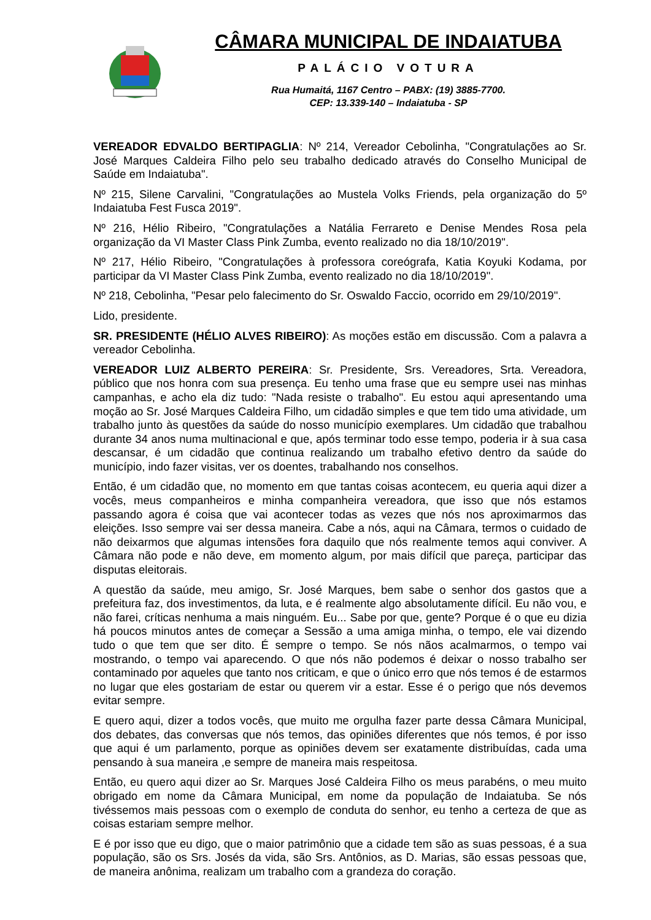CÂMARA MUNICIPAL DE INDAIATUBA
PALÁCIO VOTURA
Rua Humaitá, 1167 Centro – PABX: (19) 3885-7700.
CEP: 13.339-140 – Indaiatuba - SP
VEREADOR EDVALDO BERTIPAGLIA: Nº 214, Vereador Cebolinha, "Congratulações ao Sr. José Marques Caldeira Filho pelo seu trabalho dedicado através do Conselho Municipal de Saúde em Indaiatuba".
Nº 215, Silene Carvalini, "Congratulações ao Mustela Volks Friends, pela organização do 5º Indaiatuba Fest Fusca 2019".
Nº 216, Hélio Ribeiro, "Congratulações a Natália Ferrareto e Denise Mendes Rosa pela organização da VI Master Class Pink Zumba, evento realizado no dia 18/10/2019".
Nº 217, Hélio Ribeiro, "Congratulações à professora coreógrafa, Katia Koyuki Kodama, por participar da VI Master Class Pink Zumba, evento realizado no dia 18/10/2019".
Nº 218, Cebolinha, "Pesar pelo falecimento do Sr. Oswaldo Faccio, ocorrido em 29/10/2019".
Lido, presidente.
SR. PRESIDENTE (HÉLIO ALVES RIBEIRO): As moções estão em discussão. Com a palavra a vereador Cebolinha.
VEREADOR LUIZ ALBERTO PEREIRA: Sr. Presidente, Srs. Vereadores, Srta. Vereadora, público que nos honra com sua presença. Eu tenho uma frase que eu sempre usei nas minhas campanhas, e acho ela diz tudo: "Nada resiste o trabalho". Eu estou aqui apresentando uma moção ao Sr. José Marques Caldeira Filho, um cidadão simples e que tem tido uma atividade, um trabalho junto às questões da saúde do nosso município exemplares. Um cidadão que trabalhou durante 34 anos numa multinacional e que, após terminar todo esse tempo, poderia ir à sua casa descansar, é um cidadão que continua realizando um trabalho efetivo dentro da saúde do município, indo fazer visitas, ver os doentes, trabalhando nos conselhos.
Então, é um cidadão que, no momento em que tantas coisas acontecem, eu queria aqui dizer a vocês, meus companheiros e minha companheira vereadora, que isso que nós estamos passando agora é coisa que vai acontecer todas as vezes que nós nos aproximarmos das eleições. Isso sempre vai ser dessa maneira. Cabe a nós, aqui na Câmara, termos o cuidado de não deixarmos que algumas intensões fora daquilo que nós realmente temos aqui conviver. A Câmara não pode e não deve, em momento algum, por mais difícil que pareça, participar das disputas eleitorais.
A questão da saúde, meu amigo, Sr. José Marques, bem sabe o senhor dos gastos que a prefeitura faz, dos investimentos, da luta, e é realmente algo absolutamente difícil. Eu não vou, e não farei, críticas nenhuma a mais ninguém. Eu... Sabe por que, gente? Porque é o que eu dizia há poucos minutos antes de começar a Sessão a uma amiga minha, o tempo, ele vai dizendo tudo o que tem que ser dito. É sempre o tempo. Se nós nãos acalmarmos, o tempo vai mostrando, o tempo vai aparecendo. O que nós não podemos é deixar o nosso trabalho ser contaminado por aqueles que tanto nos criticam, e que o único erro que nós temos é de estarmos no lugar que eles gostariam de estar ou querem vir a estar. Esse é o perigo que nós devemos evitar sempre.
E quero aqui, dizer a todos vocês, que muito me orgulha fazer parte dessa Câmara Municipal, dos debates, das conversas que nós temos, das opiniões diferentes que nós temos, é por isso que aqui é um parlamento, porque as opiniões devem ser exatamente distribuídas, cada uma pensando à sua maneira ,e sempre de maneira mais respeitosa.
Então, eu quero aqui dizer ao Sr. Marques José Caldeira Filho os meus parabéns, o meu muito obrigado em nome da Câmara Municipal, em nome da população de Indaiatuba. Se nós tivéssemos mais pessoas com o exemplo de conduta do senhor, eu tenho a certeza de que as coisas estariam sempre melhor.
E é por isso que eu digo, que o maior patrimônio que a cidade tem são as suas pessoas, é a sua população, são os Srs. Josés da vida, são Srs. Antônios, as D. Marias, são essas pessoas que, de maneira anônima, realizam um trabalho com a grandeza do coração.